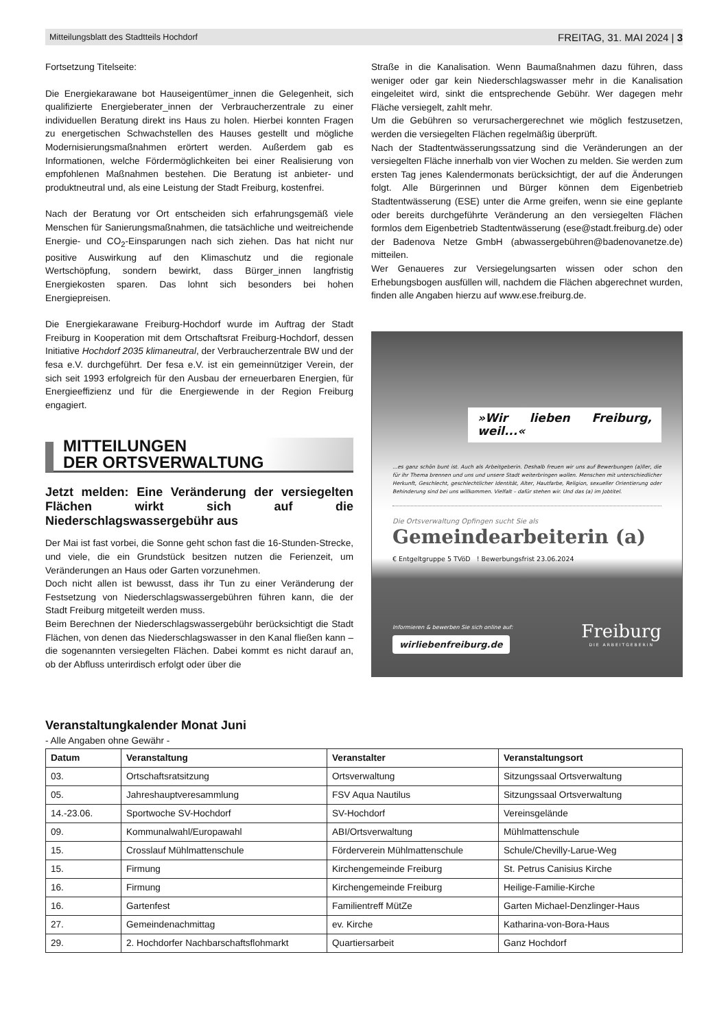Mitteilungsblatt des Stadtteils Hochdorf FREITAG, 31. MAI 2024 | 3
Fortsetzung Titelseite:
Die Energiekarawane bot Hauseigentümer_innen die Gelegenheit, sich qualifizierte Energieberater_innen der Verbraucherzentrale zu einer individuellen Beratung direkt ins Haus zu holen. Hierbei konnten Fragen zu energetischen Schwachstellen des Hauses gestellt und mögliche Modernisierungsmaßnahmen erörtert werden. Außerdem gab es Informationen, welche Fördermöglichkeiten bei einer Realisierung von empfohlenen Maßnahmen bestehen. Die Beratung ist anbieter- und produktneutral und, als eine Leistung der Stadt Freiburg, kostenfrei.
Nach der Beratung vor Ort entscheiden sich erfahrungsgemäß viele Menschen für Sanierungsmaßnahmen, die tatsächliche und weitreichende Energie- und CO<sub>2</sub>-Einsparungen nach sich ziehen. Das hat nicht nur positive Auswirkung auf den Klimaschutz und die regionale Wertschöpfung, sondern bewirkt, dass Bürger_innen langfristig Energiekosten sparen. Das lohnt sich besonders bei hohen Energiepreisen.
Die Energiekarawane Freiburg-Hochdorf wurde im Auftrag der Stadt Freiburg in Kooperation mit dem Ortschaftsrat Freiburg-Hochdorf, dessen Initiative Hochdorf 2035 klimaneutral, der Verbraucherzentrale BW und der fesa e.V. durchgeführt. Der fesa e.V. ist ein gemeinnütziger Verein, der sich seit 1993 erfolgreich für den Ausbau der erneuerbaren Energien, für Energieeffizienz und für die Energiewende in der Region Freiburg engagiert.
MITTEILUNGEN
DER ORTSVERWALTUNG
Jetzt melden: Eine Veränderung der versiegelten Flächen wirkt sich auf die Niederschlagswassergebühr aus
Der Mai ist fast vorbei, die Sonne geht schon fast die 16-Stunden-Strecke, und viele, die ein Grundstück besitzen nutzen die Ferienzeit, um Veränderungen an Haus oder Garten vorzunehmen.
Doch nicht allen ist bewusst, dass ihr Tun zu einer Veränderung der Festsetzung von Niederschlagswassergebühren führen kann, die der Stadt Freiburg mitgeteilt werden muss.
Beim Berechnen der Niederschlagswassergebühr berücksichtigt die Stadt Flächen, von denen das Niederschlagswasser in den Kanal fließen kann – die sogenannten versiegelten Flächen. Dabei kommt es nicht darauf an, ob der Abfluss unterirdisch erfolgt oder über die
Straße in die Kanalisation. Wenn Baumaßnahmen dazu führen, dass weniger oder gar kein Niederschlagswasser mehr in die Kanalisation eingeleitet wird, sinkt die entsprechende Gebühr. Wer dagegen mehr Fläche versiegelt, zahlt mehr.
Um die Gebühren so verursachergerechnet wie möglich festzusetzen, werden die versiegelten Flächen regelmäßig überprüft.
Nach der Stadtentwässerungssatzung sind die Veränderungen an der versiegelten Fläche innerhalb von vier Wochen zu melden. Sie werden zum ersten Tag jenes Kalendermonats berücksichtigt, der auf die Änderungen folgt. Alle Bürgerinnen und Bürger können dem Eigenbetrieb Stadtentwässerung (ESE) unter die Arme greifen, wenn sie eine geplante oder bereits durchgeführte Veränderung an den versiegelten Flächen formlos dem Eigenbetrieb Stadtentwässerung (ese@stadt.freiburg.de) oder der Badenova Netze GmbH (abwassergebühren@badenovanetze.de) mitteilen.
Wer Genaueres zur Versiegelungsarten wissen oder schon den Erhebungsbogen ausfüllen will, nachdem die Flächen abgerechnet wurden, finden alle Angaben hierzu auf www.ese.freiburg.de.
»Wir lieben Freiburg, weil...«
...es ganz schön bunt ist. Auch als Arbeitgeberin. Deshalb freuen wir uns auf Bewerbungen (a)ller, die für ihr Thema brennen und uns und unsere Stadt weiterbringen wollen. Menschen mit unterschiedlicher Herkunft, Geschlecht, geschlechtlicher Identität, Alter, Hautfarbe, Religion, sexueller Orientierung oder Behinderung sind bei uns willkommen. Vielfalt – dafür stehen wir. Und das (a) im Jobtitel.
Die Ortsverwaltung Opfingen sucht Sie als
Gemeindearbeiterin (a)
€ Entgeltgruppe 5 TVöD ! Bewerbungsfrist 23.06.2024
Informieren & bewerben Sie sich online auf:
wirliebenfreiburg.de
Freiburg
DIE ARBEITGEBERIN
Veranstaltungkalender Monat Juni
- Alle Angaben ohne Gewähr -
| Datum | Veranstaltung | Veranstalter | Veranstaltungsort |
| --- | --- | --- | --- |
| 03. | Ortschaftsratsitzung | Ortsverwaltung | Sitzungssaal Ortsverwaltung |
| 05. | Jahreshauptveresammlung | FSV Aqua Nautilus | Sitzungssaal Ortsverwaltung |
| 14.-23.06. | Sportwoche SV-Hochdorf | SV-Hochdorf | Vereinsgelände |
| 09. | Kommunalwahl/Europawahl | ABI/Ortsverwaltung | Mühlmattenschule |
| 15. | Crosslauf Mühlmattenschule | Förderverein Mühlmattenschule | Schule/Chevilly-Larue-Weg |
| 15. | Firmung | Kirchengemeinde Freiburg | St. Petrus Canisius Kirche |
| 16. | Firmung | Kirchengemeinde Freiburg | Heilige-Familie-Kirche |
| 16. | Gartenfest | Familientreff MütZe | Garten Michael-Denzlinger-Haus |
| 27. | Gemeindenachmittag | ev. Kirche | Katharina-von-Bora-Haus |
| 29. | 2. Hochdorfer Nachbarschaftsflohmarkt | Quartiersarbeit | Ganz Hochdorf |